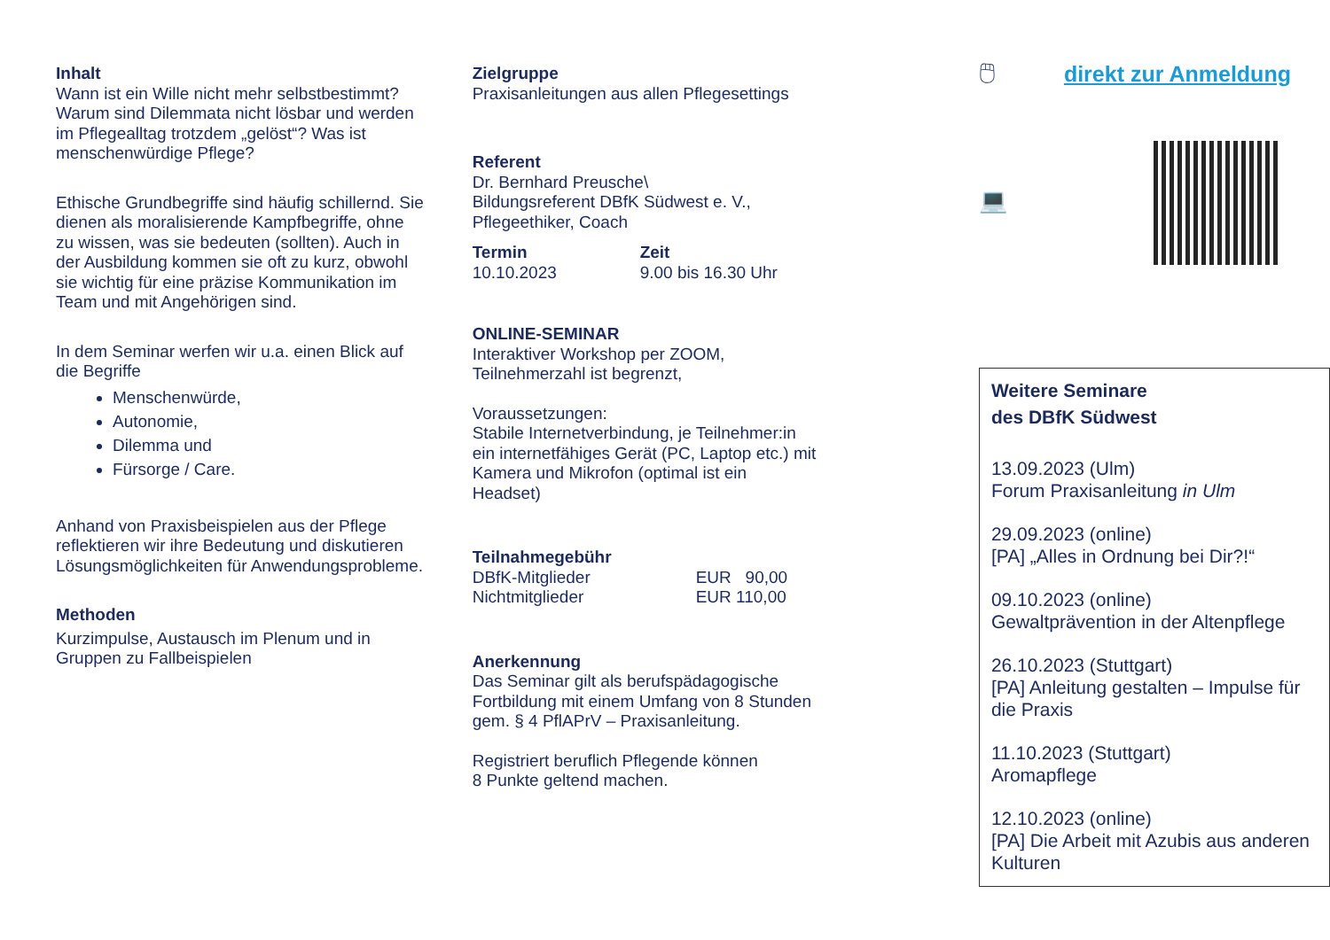Inhalt
Wann ist ein Wille nicht mehr selbstbestimmt? Warum sind Dilemmata nicht lösbar und werden im Pflegealltag trotzdem „gelöst“? Was ist menschenwürdige Pflege?
Ethische Grundbegriffe sind häufig schillernd. Sie dienen als moralisierende Kampfbegriffe, ohne zu wissen, was sie bedeuten (sollten). Auch in der Ausbildung kommen sie oft zu kurz, obwohl sie wichtig für eine präzise Kommunikation im Team und mit Angehörigen sind.
In dem Seminar werfen wir u.a. einen Blick auf die Begriffe
Menschenwürde,
Autonomie,
Dilemma und
Fürsorge / Care.
Anhand von Praxisbeispielen aus der Pflege reflektieren wir ihre Bedeutung und diskutieren Lösungsmöglichkeiten für Anwendungsprobleme.
Methoden
Kurzimpulse, Austausch im Plenum und in Gruppen zu Fallbeispielen
Zielgruppe
Praxisanleitungen aus allen Pflegesettings
Referent
Dr. Bernhard Preusche\
Bildungsreferent DBfK Südwest e. V., Pflegeethiker, Coach
Termin
10.10.2023
Zeit
9.00 bis 16.30 Uhr
ONLINE-SEMINAR
Interaktiver Workshop per ZOOM,
Teilnehmerzahl ist begrenzt,
Voraussetzungen:
Stabile Internetverbindung, je Teilnehmer:in ein internetfähiges Gerät (PC, Laptop etc.) mit Kamera und Mikrofon (optimal ist ein Headset)
Teilnahmegebühr
DBfK-Mitglieder
Nichtmitglieder
EUR 90,00
EUR 110,00
Anerkennung
Das Seminar gilt als berufspädagogische Fortbildung mit einem Umfang von 8 Stunden gem. § 4 PflAPrV – Praxisanleitung.
Registriert beruflich Pflegende können
8 Punkte geltend machen.
🖱 direkt zur Anmeldung
💻
Weitere Seminare
des DBfK Südwest
13.09.2023 (Ulm)
Forum Praxisanleitung in Ulm
29.09.2023 (online)
[PA] „Alles in Ordnung bei Dir?!“
09.10.2023 (online)
Gewaltprävention in der Altenpflege
26.10.2023 (Stuttgart)
[PA] Anleitung gestalten – Impulse für die Praxis
11.10.2023 (Stuttgart)
Aromapflege
12.10.2023 (online)
[PA] Die Arbeit mit Azubis aus anderen Kulturen